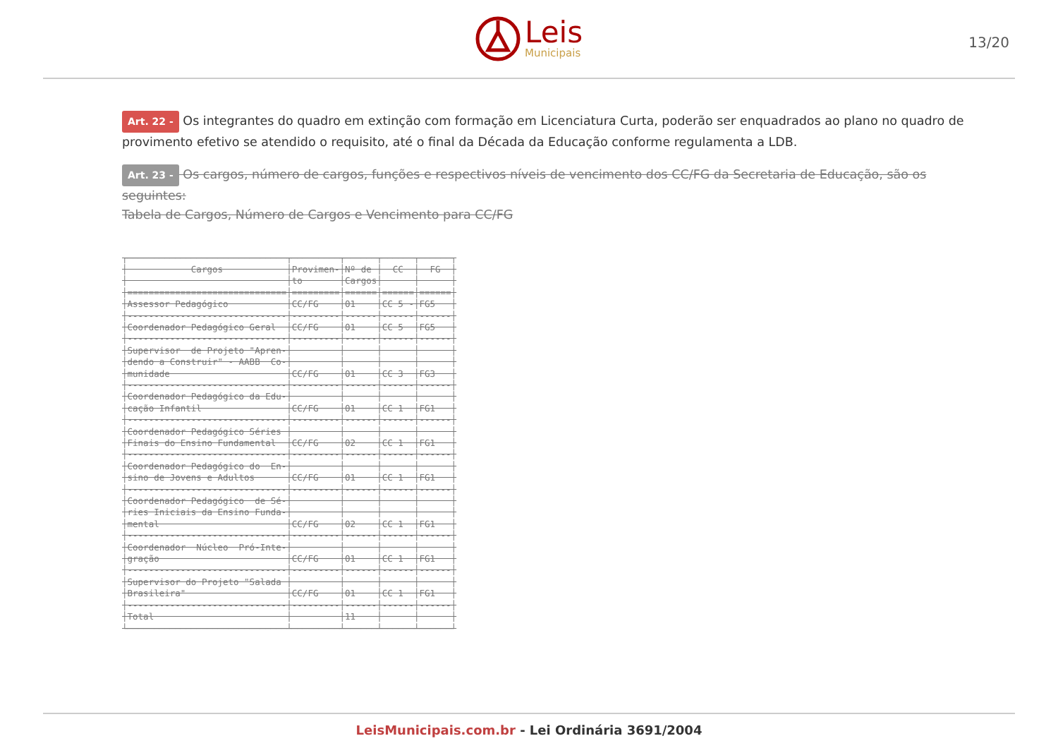Leis
Municipais
13/20
Art. 22 - Os integrantes do quadro em extinção com formação em Licenciatura Curta, poderão ser enquadrados ao plano no quadro de provimento efetivo se atendido o requisito, até o final da Década da Educação conforme regulamenta a LDB.
Art. 23 - Os cargos, número de cargos, funções e respectivos níveis de vencimento dos CC/FG da Secretaria de Educação, são os seguintes:
Tabela de Cargos, Número de Cargos e Vencimento para CC/FG
┌──────────────────────────────┬─────────┬──────┬──────┬──────┐
│            Cargos            │Provimen-│Nº de │  CC  │  FG  │
│                              │to       │Cargos│      │      │
│==============================│=========│======│======│======│
│Assessor Pedagógico           │CC/FG    │01    │CC 5 -│FG5   │
│------------------------------│---------│------│------│------│
│Coordenador Pedagógico Geral  │CC/FG    │01    │CC 5  │FG5   │
│------------------------------│---------│------│------│------│
│Supervisor  de Projeto "Apren-│         │      │      │      │
│dendo a Construir" - AABB  Co-│         │      │      │      │
│munidade                      │CC/FG    │01    │CC 3  │FG3   │
│------------------------------│---------│------│------│------│
│Coordenador Pedagógico da Edu-│         │      │      │      │
│cação Infantil                │CC/FG    │01    │CC 1  │FG1   │
│------------------------------│---------│------│------│------│
│Coordenador Pedagógico Séries │         │      │      │      │
│Finais do Ensino Fundamental  │CC/FG    │02    │CC 1  │FG1   │
│------------------------------│---------│------│------│------│
│Coordenador Pedagógico do  En-│         │      │      │      │
│sino de Jovens e Adultos      │CC/FG    │01    │CC 1  │FG1   │
│------------------------------│---------│------│------│------│
│Coordenador Pedagógico  de Sé-│         │      │      │      │
│ries Iniciais da Ensino Funda-│         │      │      │      │
│mental                        │CC/FG    │02    │CC 1  │FG1   │
│------------------------------│---------│------│------│------│
│Coordenador  Núcleo  Pró-Inte-│         │      │      │      │
│gração                        │CC/FG    │01    │CC 1  │FG1   │
│------------------------------│---------│------│------│------│
│Supervisor do Projeto "Salada │         │      │      │      │
│Brasileira"                   │CC/FG    │01    │CC 1  │FG1   │
│------------------------------│---------│------│------│------│
│Total                         │         │11    │      │      │
└──────────────────────────────┴─────────┴──────┴──────┴──────┘
LeisMunicipais.com.br - Lei Ordinária 3691/2004